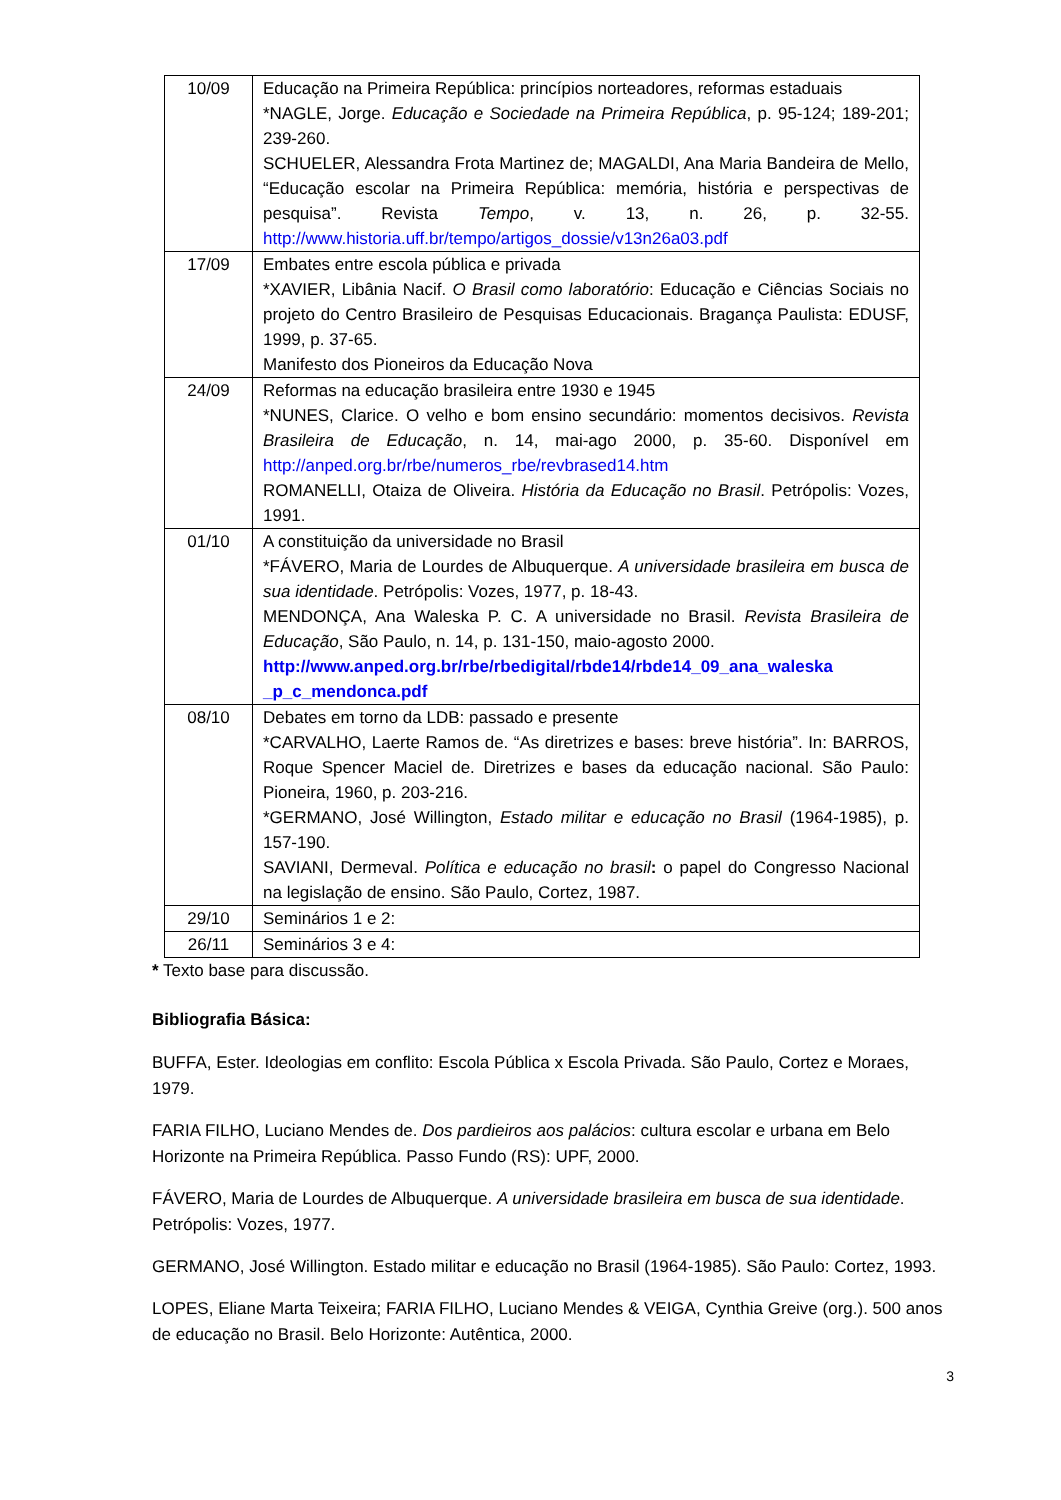| 10/09 | Educação na Primeira República: princípios norteadores, reformas estaduais *NAGLE, Jorge. Educação e Sociedade na Primeira República , p. 95-124; 189-201; 239-260. SCHUELER, Alessandra Frota Martinez de; MAGALDI, Ana Maria Bandeira de Mello, “Educação escolar na Primeira República: memória, história e perspectivas de pesquisa”. Revista Tempo , v. 13, n. 26, p. 32-55. http://www.historia.uff.br/tempo/artigos_dossie/v13n26a03.pdf |
| 17/09 | Embates entre escola pública e privada *XAVIER, Libânia Nacif. O Brasil como laboratório : Educação e Ciências Sociais no projeto do Centro Brasileiro de Pesquisas Educacionais. Bragança Paulista: EDUSF, 1999, p. 37-65. Manifesto dos Pioneiros da Educação Nova |
| 24/09 | Reformas na educação brasileira entre 1930 e 1945 *NUNES, Clarice. O velho e bom ensino secundário: momentos decisivos. Revista Brasileira de Educação , n. 14, mai-ago 2000, p. 35-60. Disponível em http://anped.org.br/rbe/numeros_rbe/revbrased14.htm ROMANELLI, Otaiza de Oliveira. História da Educação no Brasil . Petrópolis: Vozes, 1991. |
| 01/10 | A constituição da universidade no Brasil *FÁVERO, Maria de Lourdes de Albuquerque. A universidade brasileira em busca de sua identidade . Petrópolis: Vozes, 1977, p. 18-43. MENDONÇA, Ana Waleska P. C. A universidade no Brasil. Revista Brasileira de Educação , São Paulo, n. 14, p. 131-150, maio-agosto 2000. http://www.anped.org.br/rbe/rbedigital/rbde14/rbde14_09_ana_waleska _p_c_mendonca.pdf |
| 08/10 | Debates em torno da LDB: passado e presente *CARVALHO, Laerte Ramos de. “As diretrizes e bases: breve história”. In: BARROS, Roque Spencer Maciel de. Diretrizes e bases da educação nacional. São Paulo: Pioneira, 1960, p. 203-216. *GERMANO, José Willington, Estado militar e educação no Brasil (1964-1985), p. 157-190. SAVIANI, Dermeval. Política e educação no brasil : o papel do Congresso Nacional na legislação de ensino. São Paulo, Cortez, 1987. |
| 29/10 | Seminários 1 e 2: |
| 26/11 | Seminários 3 e 4: |
* Texto base para discussão.
Bibliografia Básica:
BUFFA, Ester. Ideologias em conflito: Escola Pública x Escola Privada. São Paulo, Cortez e Moraes, 1979.
FARIA FILHO, Luciano Mendes de. Dos pardieiros aos palácios: cultura escolar e urbana em Belo Horizonte na Primeira República. Passo Fundo (RS): UPF, 2000.
FÁVERO, Maria de Lourdes de Albuquerque. A universidade brasileira em busca de sua identidade. Petrópolis: Vozes, 1977.
GERMANO, José Willington. Estado militar e educação no Brasil (1964-1985). São Paulo: Cortez, 1993.
LOPES, Eliane Marta Teixeira; FARIA FILHO, Luciano Mendes & VEIGA, Cynthia Greive (org.). 500 anos de educação no Brasil. Belo Horizonte: Autêntica, 2000.
3